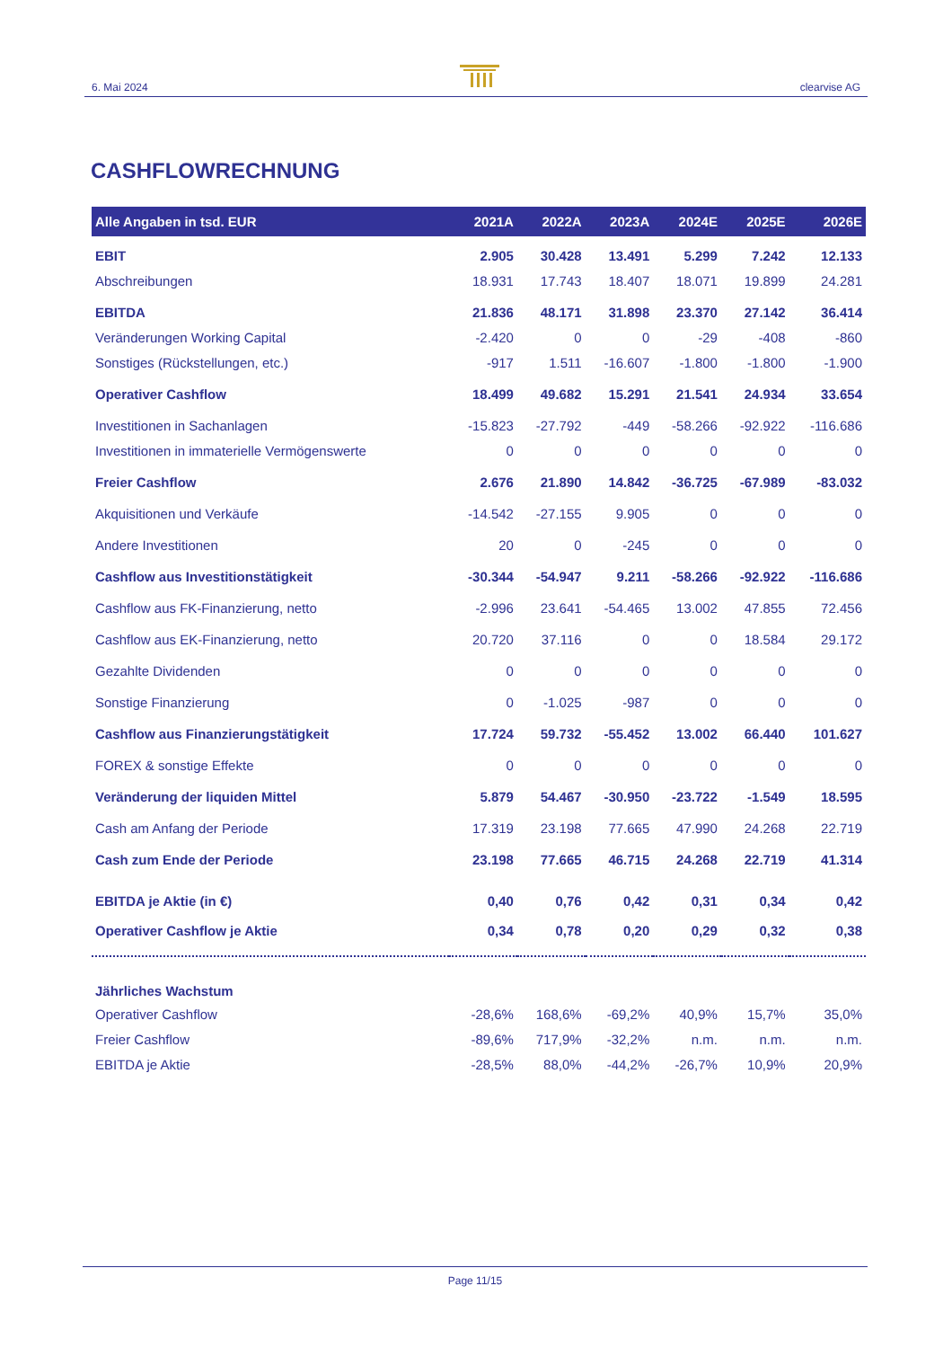6. Mai 2024 clearvise AG
CASHFLOWRECHNUNG
| Alle Angaben in tsd. EUR | 2021A | 2022A | 2023A | 2024E | 2025E | 2026E |
| --- | --- | --- | --- | --- | --- | --- |
| EBIT | 2.905 | 30.428 | 13.491 | 5.299 | 7.242 | 12.133 |
| Abschreibungen | 18.931 | 17.743 | 18.407 | 18.071 | 19.899 | 24.281 |
| EBITDA | 21.836 | 48.171 | 31.898 | 23.370 | 27.142 | 36.414 |
| Veränderungen Working Capital | -2.420 | 0 | 0 | -29 | -408 | -860 |
| Sonstiges (Rückstellungen, etc.) | -917 | 1.511 | -16.607 | -1.800 | -1.800 | -1.900 |
| Operativer Cashflow | 18.499 | 49.682 | 15.291 | 21.541 | 24.934 | 33.654 |
| Investitionen in Sachanlagen | -15.823 | -27.792 | -449 | -58.266 | -92.922 | -116.686 |
| Investitionen in immaterielle Vermögenswerte | 0 | 0 | 0 | 0 | 0 | 0 |
| Freier Cashflow | 2.676 | 21.890 | 14.842 | -36.725 | -67.989 | -83.032 |
| Akquisitionen und Verkäufe | -14.542 | -27.155 | 9.905 | 0 | 0 | 0 |
| Andere Investitionen | 20 | 0 | -245 | 0 | 0 | 0 |
| Cashflow aus Investitionstätigkeit | -30.344 | -54.947 | 9.211 | -58.266 | -92.922 | -116.686 |
| Cashflow aus FK-Finanzierung, netto | -2.996 | 23.641 | -54.465 | 13.002 | 47.855 | 72.456 |
| Cashflow aus EK-Finanzierung, netto | 20.720 | 37.116 | 0 | 0 | 18.584 | 29.172 |
| Gezahlte Dividenden | 0 | 0 | 0 | 0 | 0 | 0 |
| Sonstige Finanzierung | 0 | -1.025 | -987 | 0 | 0 | 0 |
| Cashflow aus Finanzierungstätigkeit | 17.724 | 59.732 | -55.452 | 13.002 | 66.440 | 101.627 |
| FOREX & sonstige Effekte | 0 | 0 | 0 | 0 | 0 | 0 |
| Veränderung der liquiden Mittel | 5.879 | 54.467 | -30.950 | -23.722 | -1.549 | 18.595 |
| Cash am Anfang der Periode | 17.319 | 23.198 | 77.665 | 47.990 | 24.268 | 22.719 |
| Cash zum Ende der Periode | 23.198 | 77.665 | 46.715 | 24.268 | 22.719 | 41.314 |
| EBITDA je Aktie (in €) | 0,40 | 0,76 | 0,42 | 0,31 | 0,34 | 0,42 |
| Operativer Cashflow je Aktie | 0,34 | 0,78 | 0,20 | 0,29 | 0,32 | 0,38 |
| Jährliches Wachstum | | | | | | |
| Operativer Cashflow | -28,6% | 168,6% | -69,2% | 40,9% | 15,7% | 35,0% |
| Freier Cashflow | -89,6% | 717,9% | -32,2% | n.m. | n.m. | n.m. |
| EBITDA je Aktie | -28,5% | 88,0% | -44,2% | -26,7% | 10,9% | 20,9% |
Page 11/15